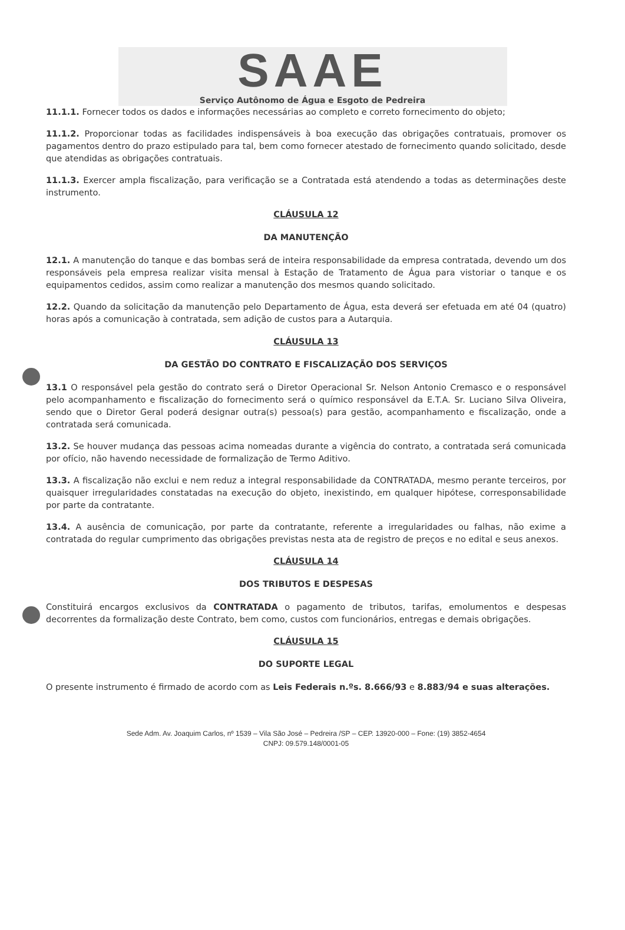SAAE
Serviço Autônomo de Água e Esgoto de Pedreira
11.1.1. Fornecer todos os dados e informações necessárias ao completo e correto fornecimento do objeto;
11.1.2. Proporcionar todas as facilidades indispensáveis à boa execução das obrigações contratuais, promover os pagamentos dentro do prazo estipulado para tal, bem como fornecer atestado de fornecimento quando solicitado, desde que atendidas as obrigações contratuais.
11.1.3. Exercer ampla fiscalização, para verificação se a Contratada está atendendo a todas as determinações deste instrumento.
CLÁUSULA 12
DA MANUTENÇÃO
12.1. A manutenção do tanque e das bombas será de inteira responsabilidade da empresa contratada, devendo um dos responsáveis pela empresa realizar visita mensal à Estação de Tratamento de Água para vistoriar o tanque e os equipamentos cedidos, assim como realizar a manutenção dos mesmos quando solicitado.
12.2. Quando da solicitação da manutenção pelo Departamento de Água, esta deverá ser efetuada em até 04 (quatro) horas após a comunicação à contratada, sem adição de custos para a Autarquia.
CLÁUSULA 13
DA GESTÃO DO CONTRATO E FISCALIZAÇÃO DOS SERVIÇOS
13.1 O responsável pela gestão do contrato será o Diretor Operacional Sr. Nelson Antonio Cremasco e o responsável pelo acompanhamento e fiscalização do fornecimento será o químico responsável da E.T.A. Sr. Luciano Silva Oliveira, sendo que o Diretor Geral poderá designar outra(s) pessoa(s) para gestão, acompanhamento e fiscalização, onde a contratada será comunicada.
13.2. Se houver mudança das pessoas acima nomeadas durante a vigência do contrato, a contratada será comunicada por ofício, não havendo necessidade de formalização de Termo Aditivo.
13.3. A fiscalização não exclui e nem reduz a integral responsabilidade da CONTRATADA, mesmo perante terceiros, por quaisquer irregularidades constatadas na execução do objeto, inexistindo, em qualquer hipótese, corresponsabilidade por parte da contratante.
13.4. A ausência de comunicação, por parte da contratante, referente a irregularidades ou falhas, não exime a contratada do regular cumprimento das obrigações previstas nesta ata de registro de preços e no edital e seus anexos.
CLÁUSULA 14
DOS TRIBUTOS E DESPESAS
Constituirá encargos exclusivos da CONTRATADA o pagamento de tributos, tarifas, emolumentos e despesas decorrentes da formalização deste Contrato, bem como, custos com funcionários, entregas e demais obrigações.
CLÁUSULA 15
DO SUPORTE LEGAL
O presente instrumento é firmado de acordo com as Leis Federais n.ºs. 8.666/93 e 8.883/94 e suas alterações.
Sede Adm. Av. Joaquim Carlos, nº 1539 – Vila São José – Pedreira /SP – CEP. 13920-000 – Fone: (19) 3852-4654
CNPJ: 09.579.148/0001-05